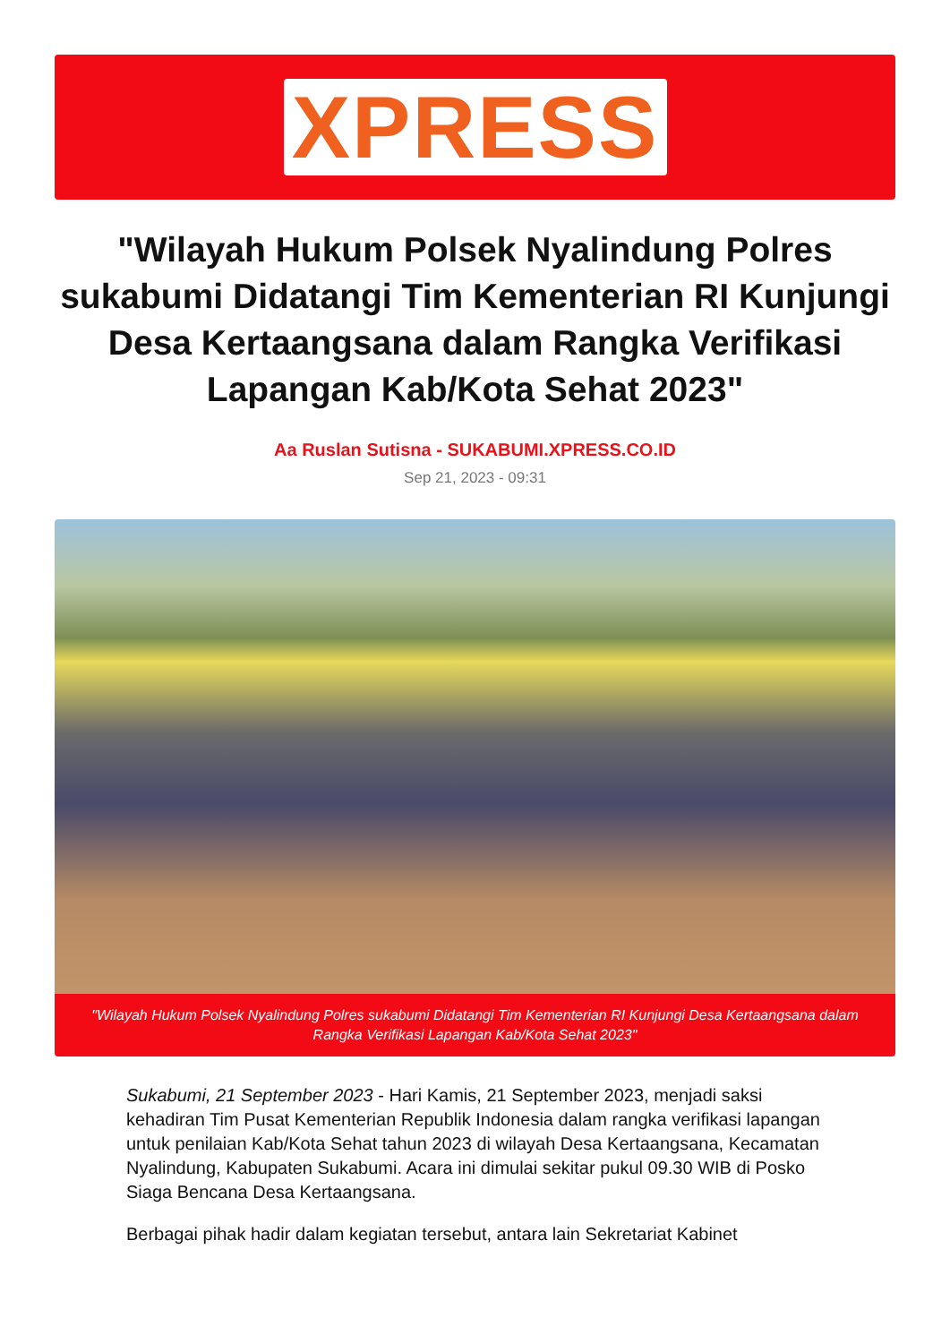XPRESS
"Wilayah Hukum Polsek Nyalindung Polres sukabumi Didatangi Tim Kementerian RI Kunjungi Desa Kertaangsana dalam Rangka Verifikasi Lapangan Kab/Kota Sehat 2023"
Aa Ruslan Sutisna - SUKABUMI.XPRESS.CO.ID
Sep 21, 2023 - 09:31
"Wilayah Hukum Polsek Nyalindung Polres sukabumi Didatangi Tim Kementerian RI Kunjungi Desa Kertaangsana dalam Rangka Verifikasi Lapangan Kab/Kota Sehat 2023"
Sukabumi, 21 September 2023 - Hari Kamis, 21 September 2023, menjadi saksi kehadiran Tim Pusat Kementerian Republik Indonesia dalam rangka verifikasi lapangan untuk penilaian Kab/Kota Sehat tahun 2023 di wilayah Desa Kertaangsana, Kecamatan Nyalindung, Kabupaten Sukabumi. Acara ini dimulai sekitar pukul 09.30 WIB di Posko Siaga Bencana Desa Kertaangsana.
Berbagai pihak hadir dalam kegiatan tersebut, antara lain Sekretariat Kabinet